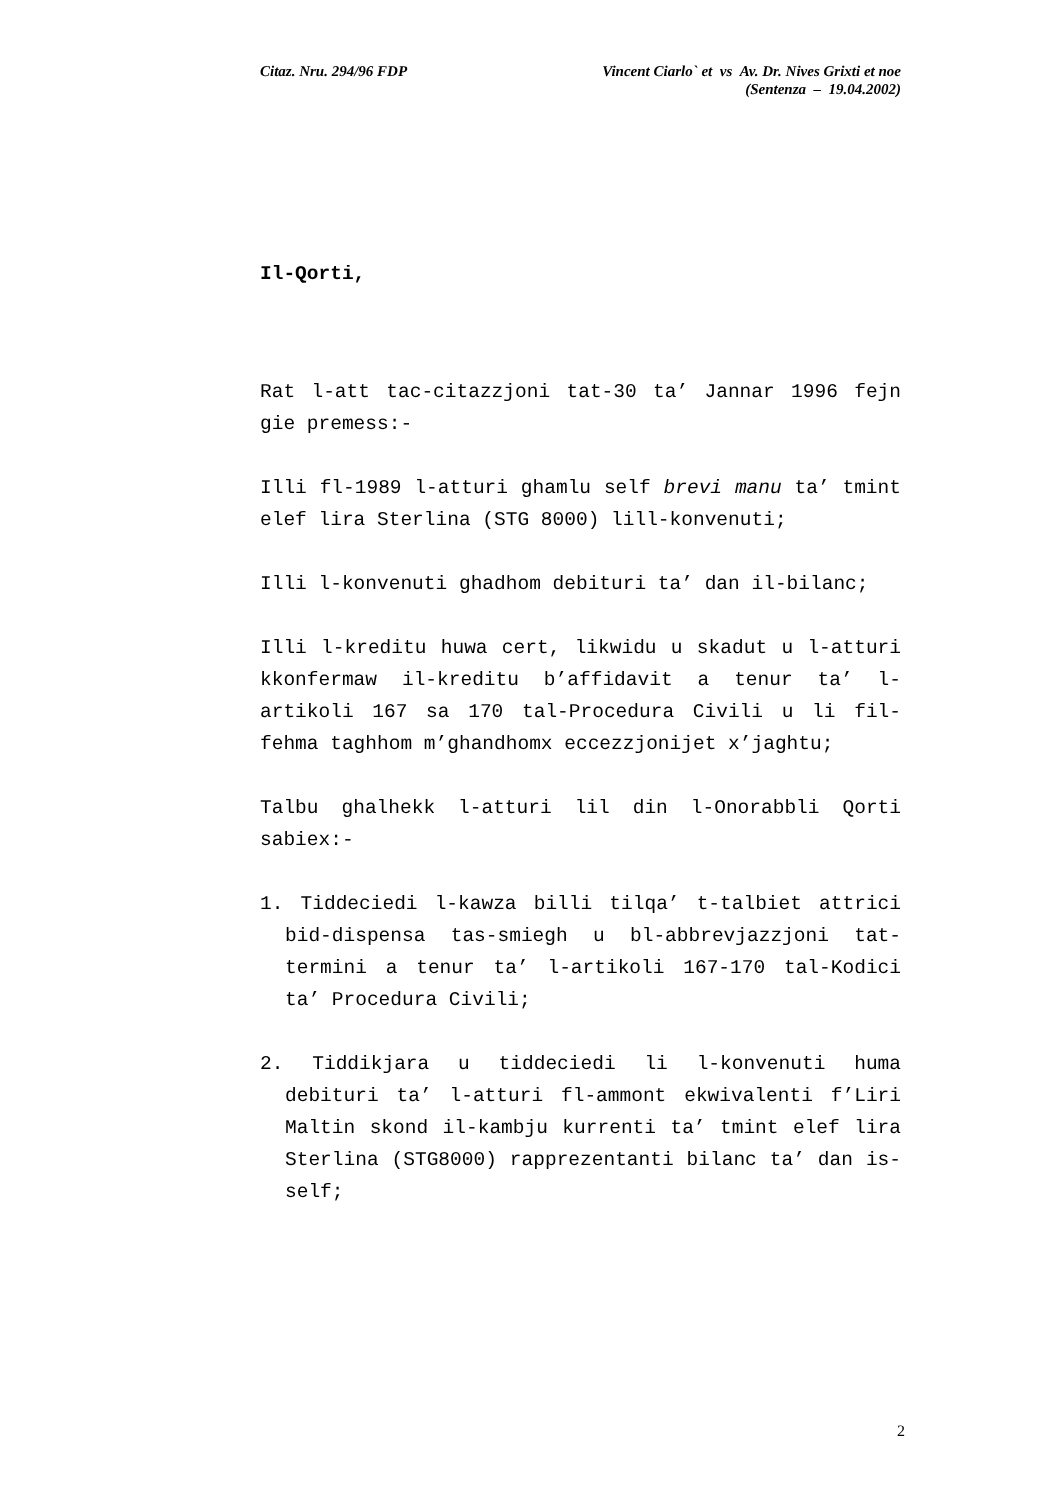Citaz. Nru. 294/96 FDP Vincent Ciarlo` et vs Av. Dr. Nives Grixti et noe
(Sentenza – 19.04.2002)
Il-Qorti,
Rat l-att tac-citazzjoni tat-30 ta’ Jannar 1996 fejn gie premess:-
Illi fl-1989 l-atturi ghamlu self brevi manu ta’ tmint elef lira Sterlina (STG 8000) lill-konvenuti;
Illi l-konvenuti ghadhom debituri ta’ dan il-bilanc;
Illi l-kreditu huwa cert, likwidu u skadut u l-atturi kkonfermaw il-kreditu b’affidavit a tenur ta’ l-artikoli 167 sa 170 tal-Procedura Civili u li fil-fehma taghhom m’ghandhomx eccezzjonijet x’jaghtu;
Talbu ghalhekk l-atturi lil din l-Onorabbli Qorti sabiex:-
1. Tiddeciedi l-kawza billi tilqa’ t-talbiet attrici bid-dispensa tas-smiegh u bl-abbrevjazzjoni tat-termini a tenur ta’ l-artikoli 167-170 tal-Kodici ta’ Procedura Civili;
2. Tiddikjara u tiddeciedi li l-konvenuti huma debituri ta’ l-atturi fl-ammont ekwivalenti f’Liri Maltin skond il-kambju kurrenti ta’ tmint elef lira Sterlina (STG8000) rapprezentanti bilanc ta’ dan is-self;
2